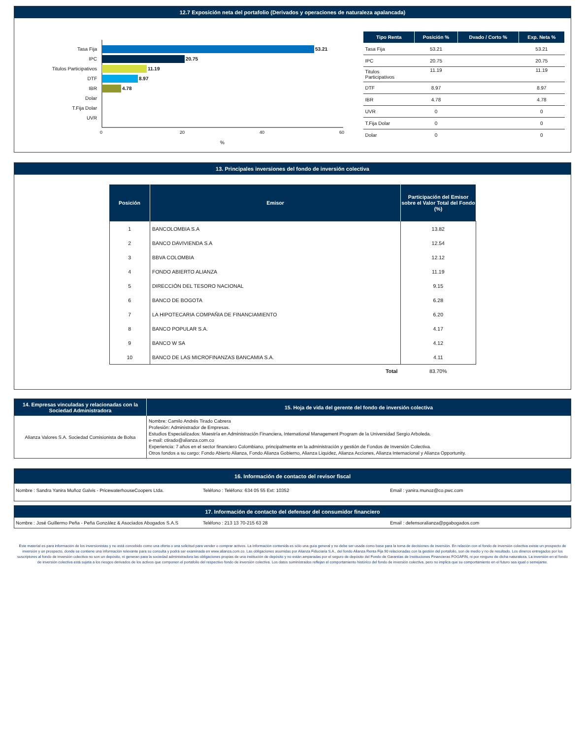12.7 Exposición neta del portafolio (Derivados y operaciones de naturaleza apalancada)
Tasa Fija 53.21
IPC 20.75
Titulos Participativos 11.19
DTF 8.97
IBR 4.78
Dolar
T.Fija Dolar
UVR
0 20 40 60
%
| Tipo Renta | Posición % | Dvado / Corto % | Exp. Neta % |
| --- | --- | --- | --- |
| Tasa Fija | 53.21 | | 53.21 |
| IPC | 20.75 | | 20.75 |
| Titulos Participativos | 11.19 | | 11.19 |
| DTF | 8.97 | | 8.97 |
| IBR | 4.78 | | 4.78 |
| UVR | 0 | | 0 |
| T.Fija Dolar | 0 | | 0 |
| Dolar | 0 | | 0 |
13. Principales inversiones del fondo de inversión colectiva
| Posición | Emisor | Participación del Emisor sobre el Valor Total del Fondo (%) |
| --- | --- | --- |
| 1 | BANCOLOMBIA S.A | 13.82 |
| 2 | BANCO DAVIVIENDA S.A | 12.54 |
| 3 | BBVA COLOMBIA | 12.12 |
| 4 | FONDO ABIERTO ALIANZA | 11.19 |
| 5 | DIRECCIÓN DEL TESORO NACIONAL | 9.15 |
| 6 | BANCO DE BOGOTA | 6.28 |
| 7 | LA HIPOTECARIA COMPAÑIA DE FINANCIAMIENTO | 6.20 |
| 8 | BANCO POPULAR S.A. | 4.17 |
| 9 | BANCO W SA | 4.12 |
| 10 | BANCO DE LAS MICROFINANZAS BANCAMIA S.A. | 4.11 |
| | Total | 83.70% |
| 14. Empresas vinculadas y relacionadas con la Sociedad Administradora | 15. Hoja de vida del gerente del fondo de inversión colectiva |
| --- | --- |
| Alianza Valores S.A. Sociedad Comisionista de Bolsa | Nombre: Camilo Andrés Tirado Cabrera Profesión: Administrador de Empresas. Estudios Especializados: Maestría en Administración Financiera, International Management Program de la Universidad Sergio Arboleda. e-mail: ctirado@alianza.com.co Experiencia: 7 años en el sector financiero Colombiano, principalmente en la administración y gestión de Fondos de Inversión Colectiva. Otros fondos a su cargo: Fondo Abierto Alianza, Fondo Alianza Gobierno, Alianza Liquidez, Alianza Acciones, Alianza Internacional y Alianza Opportunity. |
16. Información de contacto del revisor fiscal
Nombre : Sandra Yanira Muñoz Galvis - PricewaterhouseCoopers Ltda. Teléfono : Teléfono: 634 05 55 Ext: 10352 Email : yanira.munoz@co.pwc.com
17. Información de contacto del defensor del consumidor financiero
Nombre : José Guillermo Peña - Peña González & Asociados Abogados S.A.S Teléfono : 213 13 70-215 63 28 Email : defensoralianza@pgabogados.com
Este material es para información de los inversionistas y no está concebido como una oferta o una solicitud para vender o comprar activos. La información contenida es sólo una guía general y no debe ser usada como base para la toma de decisiones de inversión. En relación con el fondo de inversión colectiva existe un prospecto de inversión y un prospecto, donde se contiene una información relevante para su consulta y podrá ser examinada en www.alianza.com.co. Las obligaciones asumidas por Alianza Fiduciaria S.A., del fondo Alianza Renta Fija 90 relacionadas con la gestión del portafolio, son de medio y no de resultado. Los dineros entregados por los suscriptores al fondo de inversión colectiva no son un depósito, ni generan para la sociedad administradora las obligaciones propias de una institución de depósito y no están amparadas por el seguro de depósito del Fondo de Garantías de Instituciones Financieras FOGAFIN, ni por ninguno de dicha naturaleza. La inversión en el fondo de inversión colectiva está sujeta a los riesgos derivados de los activos que componen el portafolio del respectivo fondo de inversión colectiva. Los datos suministrados reflejan el comportamiento histórico del fondo de inversión colectiva, pero no implica que su comportamiento en el futuro sea igual o semejante.